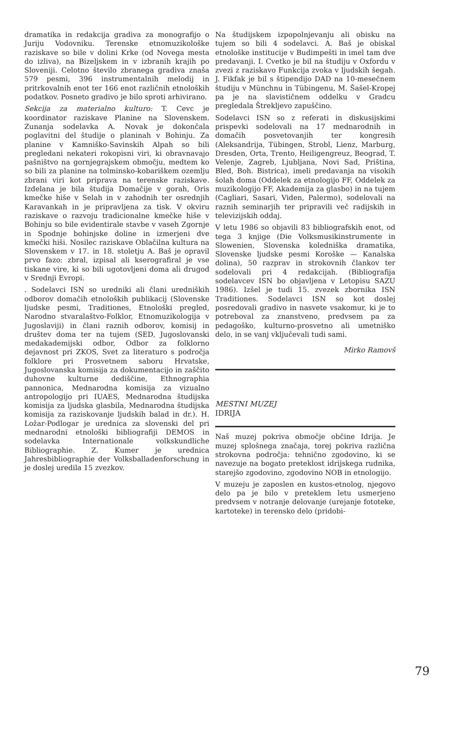dramatika in redakcija gradiva za monografijo o Juriju Vodovniku. Terenske etnomuzikološke raziskave so bile v dolini Krke (od Novega mesta do izliva), na Bizeljskem in v izbranih krajih po Sloveniji. Celotno število zbranega gradiva znaša 579 pesmi, 396 instrumentalnih melodij in pritrkovalnih enot ter 166 enot različnih etnoloških podatkov. Posneto gradivo je bilo sproti arhivirano.
Sekcija za materialno kulturo: T. Cevc je koordinator raziskave Planine na Slovenskem. Zunanja sodelavka A. Novak je dokončala poglavitni del študije o planinah v Bohinju. Za planine v Kamniško-Savinskih Alpah so bili pregledani nekateri rokopisni viri, ki obravnavajo pašništvo na gornjegrajskem območju, medtem ko so bili za planine na tolminsko-kobariškem ozemlju zbrani viri kot priprava na terenske raziskave. Izdelana je bila študija Domačije v gorah, Oris kmečke hiše v Selah in v zahodnih ter osrednjih Karavankah in je pripravljena za tisk. V okviru raziskave o razvoju tradicionalne kmečke hiše v Bohinju so bile evidentirale stavbe v vaseh Zgornje in Spodnje bohinjske doline in izmerjeni dve kmečki hiši. Nosilec raziskave Oblačilna kultura na Slovenskem v 17. in 18. stoletju A. Baš je opravil prvo fazo: zbral, izpisal ali kserografiral je vse tiskane vire, ki so bili ugotovljeni doma ali drugod v Srednji Evropi.
. Sodelavci ISN so uredniki ali člani uredniških odborov domačih etnoloških publikacij (Slovenske ljudske pesmi, Traditiones, Etnološki pregled, Narodno stvaralaštvo-Folklor, Etnomuzikologija v Jugoslaviji) in člani raznih odborov, komisij in društev doma ter na tujem (SED, Jugoslovanski medakademijski odbor, Odbor za folklorno dejavnost pri ZKOS, Svet za literaturo s področja folklore pri Prosvetnem saboru Hrvatske, Jugoslovanska komisija za dokumentacijo in zaščito duhovne kulturne dediščine, Ethnographia pannonica, Mednarodna komisija za vizualno antropologijo pri IUAES, Mednarodna študijska komisija za ljudska glasbila, Mednarodna študijska komisija za raziskovanje ljudskih balad in dr.). H. Ložar-Podlogar je urednica za slovenski del pri mednarodni etnološki bibliografiji DEMOS in sodelavka Internationale volkskundliche Bibliographie. Z. Kumer je urednica Jahresbibliographie der Volksballadenforschung in je doslej uredila 15 zvezkov.
Na študijskem izpopolnjevanju ali obisku na tujem so bili 4 sodelavci. A. Baš je obiskal etnološke institucije v Budimpešti in imel tam dve predavanji. I. Cvetko je bil na študiju v Oxfordu v zvezi z raziskavo Funkcija zvoka v ljudskih šegah. J. Fikfak je bil s štipendijo DAD na 10-mesečnem študiju v Münchnu in Tübingenu, M. Šašel-Kropej pa je na slavističnem oddelku v Gradcu pregledala Štrekljevo zapuščino.
Sodelavci ISN so z referati in diskusijskimi prispevki sodelovali na 17 mednarodnih in domačih posvetovanjih ter kongresih (Aleksandrija, Tübingen, Strobl, Lienz, Marburg, Dresden, Orta, Trento, Heiligengreuz, Beograd, T. Velenje, Zagreb, Ljubljana, Novi Sad, Priština, Bled, Boh. Bistrica), imeli predavanja na visokih šolah doma (Oddelek za etnologijo FF, Oddelek za muzikologijo FF, Akademija za glasbo) in na tujem (Cagliari, Sasari, Viden, Palermo), sodelovali na raznih seminarjih ter pripravili več radijskih in televizijskih oddaj.
V letu 1986 so objavili 83 bibliografskih enot, od tega 3 knjige (Die Volksmusikinstrumente in Slowenien, Slovenska koledniška dramatika, Slovenske ljudske pesmi Koroške — Kanalska dolina), 50 razprav in strokovnih člankov ter sodelovali pri 4 redakcijah. (Bibliografija sodelavcev ISN bo objavljena v Letopisu SAZU 1986). Izšel je tudi 15. zvezek zbornika ISN Traditiones. Sodelavci ISN so kot doslej posredovali gradivo in nasvete vsakomur, ki je to potreboval za znanstveno, predvsem pa za pedagoško, kulturno-prosvetno ali umetniško delo, in se vanj vključevali tudi sami.
Mirko Ramovš
MESTNI MUZEJ
IDRIJA
Naš muzej pokriva območje občine Idrija. Je muzej splošnega značaja, torej pokriva različna strokovna področja: tehnično zgodovino, ki se navezuje na bogato preteklost idrijskega rudnika, starejšo zgodovino, zgodovino NOB in etnologijo.
V muzeju je zaposlen en kustos-etnolog, njegovo delo pa je bilo v preteklem letu usmerjeno predvsem v notranje delovanje (urejanje fototeke, kartoteke) in terensko delo (pridobi-
79